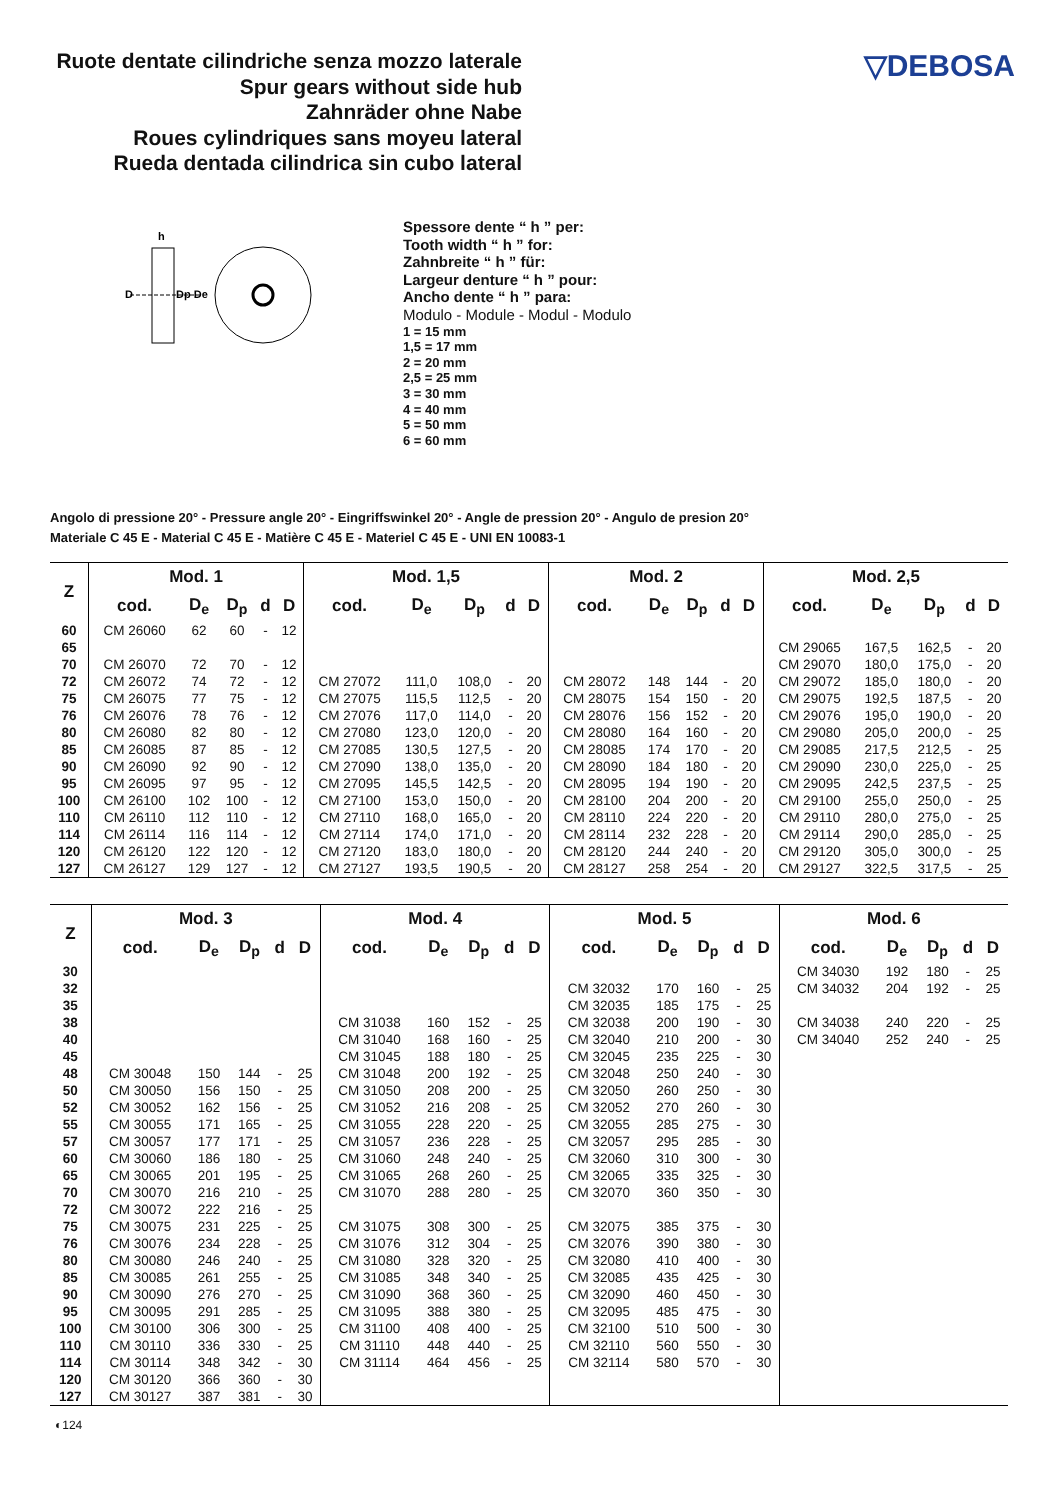Ruote dentate cilindriche senza mozzo laterale
Spur gears without side hub
Zahnräder ohne Nabe
Roues cylindriques sans moyeu lateral
Rueda dentada cilindrica sin cubo lateral
▽DEBOSA
h
D
Dp De
Spessore dente “ h ” per:
Tooth width “ h ” for:
Zahnbreite “ h ” für:
Largeur denture “ h ” pour:
Ancho dente “ h ” para:
Modulo - Module - Modul - Modulo
1 = 15 mm
1,5 = 17 mm
2 = 20 mm
2,5 = 25 mm
3 = 30 mm
4 = 40 mm
5 = 50 mm
6 = 60 mm
Angolo di pressione 20° - Pressure angle 20° - Eingriffswinkel 20° - Angle de pression 20° - Angulo de presion 20°
Materiale C 45 E - Material C 45 E - Matière C 45 E - Materiel C 45 E - UNI EN 10083-1
| Z | Mod. 1 | | | | | Mod. 1,5 | | | | | Mod. 2 | | | | | Mod. 2,5 | | | | |
| --- | --- | --- | --- | --- | --- | --- | --- | --- | --- | --- | --- | --- | --- | --- | --- | --- | --- | --- | --- | --- |
| | cod. | D<sub>e</sub> | D<sub>p</sub> | d | D | cod. | D<sub>e</sub> | D<sub>p</sub> | d | D | cod. | D<sub>e</sub> | D<sub>p</sub> | d | D | cod. | D<sub>e</sub> | D<sub>p</sub> | d | D |
| 60 | CM 26060 | 62 | 60 | - | 12 | | | | | | | | | | | | | | | |
| 65 | | | | | | | | | | | | | | | | CM 29065 | 167,5 | 162,5 | - | 20 |
| 70 | CM 26070 | 72 | 70 | - | 12 | | | | | | | | | | | CM 29070 | 180,0 | 175,0 | - | 20 |
| 72 | CM 26072 | 74 | 72 | - | 12 | CM 27072 | 111,0 | 108,0 | - | 20 | CM 28072 | 148 | 144 | - | 20 | CM 29072 | 185,0 | 180,0 | - | 20 |
| 75 | CM 26075 | 77 | 75 | - | 12 | CM 27075 | 115,5 | 112,5 | - | 20 | CM 28075 | 154 | 150 | - | 20 | CM 29075 | 192,5 | 187,5 | - | 20 |
| 76 | CM 26076 | 78 | 76 | - | 12 | CM 27076 | 117,0 | 114,0 | - | 20 | CM 28076 | 156 | 152 | - | 20 | CM 29076 | 195,0 | 190,0 | - | 20 |
| 80 | CM 26080 | 82 | 80 | - | 12 | CM 27080 | 123,0 | 120,0 | - | 20 | CM 28080 | 164 | 160 | - | 20 | CM 29080 | 205,0 | 200,0 | - | 25 |
| 85 | CM 26085 | 87 | 85 | - | 12 | CM 27085 | 130,5 | 127,5 | - | 20 | CM 28085 | 174 | 170 | - | 20 | CM 29085 | 217,5 | 212,5 | - | 25 |
| 90 | CM 26090 | 92 | 90 | - | 12 | CM 27090 | 138,0 | 135,0 | - | 20 | CM 28090 | 184 | 180 | - | 20 | CM 29090 | 230,0 | 225,0 | - | 25 |
| 95 | CM 26095 | 97 | 95 | - | 12 | CM 27095 | 145,5 | 142,5 | - | 20 | CM 28095 | 194 | 190 | - | 20 | CM 29095 | 242,5 | 237,5 | - | 25 |
| 100 | CM 26100 | 102 | 100 | - | 12 | CM 27100 | 153,0 | 150,0 | - | 20 | CM 28100 | 204 | 200 | - | 20 | CM 29100 | 255,0 | 250,0 | - | 25 |
| 110 | CM 26110 | 112 | 110 | - | 12 | CM 27110 | 168,0 | 165,0 | - | 20 | CM 28110 | 224 | 220 | - | 20 | CM 29110 | 280,0 | 275,0 | - | 25 |
| 114 | CM 26114 | 116 | 114 | - | 12 | CM 27114 | 174,0 | 171,0 | - | 20 | CM 28114 | 232 | 228 | - | 20 | CM 29114 | 290,0 | 285,0 | - | 25 |
| 120 | CM 26120 | 122 | 120 | - | 12 | CM 27120 | 183,0 | 180,0 | - | 20 | CM 28120 | 244 | 240 | - | 20 | CM 29120 | 305,0 | 300,0 | - | 25 |
| 127 | CM 26127 | 129 | 127 | - | 12 | CM 27127 | 193,5 | 190,5 | - | 20 | CM 28127 | 258 | 254 | - | 20 | CM 29127 | 322,5 | 317,5 | - | 25 |
| Z | Mod. 3 | | | | | Mod. 4 | | | | | Mod. 5 | | | | | Mod. 6 | | | | |
| --- | --- | --- | --- | --- | --- | --- | --- | --- | --- | --- | --- | --- | --- | --- | --- | --- | --- | --- | --- | --- |
| | cod. | D<sub>e</sub> | D<sub>p</sub> | d | D | cod. | D<sub>e</sub> | D<sub>p</sub> | d | D | cod. | D<sub>e</sub> | D<sub>p</sub> | d | D | cod. | D<sub>e</sub> | D<sub>p</sub> | d | D |
| 30 | | | | | | | | | | | | | | | | CM 34030 | 192 | 180 | - | 25 |
| 32 | | | | | | | | | | | CM 32032 | 170 | 160 | - | 25 | CM 34032 | 204 | 192 | - | 25 |
| 35 | | | | | | | | | | | CM 32035 | 185 | 175 | - | 25 | | | | | |
| 38 | | | | | | CM 31038 | 160 | 152 | - | 25 | CM 32038 | 200 | 190 | - | 30 | CM 34038 | 240 | 220 | - | 25 |
| 40 | | | | | | CM 31040 | 168 | 160 | - | 25 | CM 32040 | 210 | 200 | - | 30 | CM 34040 | 252 | 240 | - | 25 |
| 45 | | | | | | CM 31045 | 188 | 180 | - | 25 | CM 32045 | 235 | 225 | - | 30 | | | | | |
| 48 | CM 30048 | 150 | 144 | - | 25 | CM 31048 | 200 | 192 | - | 25 | CM 32048 | 250 | 240 | - | 30 | | | | | |
| 50 | CM 30050 | 156 | 150 | - | 25 | CM 31050 | 208 | 200 | - | 25 | CM 32050 | 260 | 250 | - | 30 | | | | | |
| 52 | CM 30052 | 162 | 156 | - | 25 | CM 31052 | 216 | 208 | - | 25 | CM 32052 | 270 | 260 | - | 30 | | | | | |
| 55 | CM 30055 | 171 | 165 | - | 25 | CM 31055 | 228 | 220 | - | 25 | CM 32055 | 285 | 275 | - | 30 | | | | | |
| 57 | CM 30057 | 177 | 171 | - | 25 | CM 31057 | 236 | 228 | - | 25 | CM 32057 | 295 | 285 | - | 30 | | | | | |
| 60 | CM 30060 | 186 | 180 | - | 25 | CM 31060 | 248 | 240 | - | 25 | CM 32060 | 310 | 300 | - | 30 | | | | | |
| 65 | CM 30065 | 201 | 195 | - | 25 | CM 31065 | 268 | 260 | - | 25 | CM 32065 | 335 | 325 | - | 30 | | | | | |
| 70 | CM 30070 | 216 | 210 | - | 25 | CM 31070 | 288 | 280 | - | 25 | CM 32070 | 360 | 350 | - | 30 | | | | | |
| 72 | CM 30072 | 222 | 216 | - | 25 | | | | | | | | | | | | | | | |
| 75 | CM 30075 | 231 | 225 | - | 25 | CM 31075 | 308 | 300 | - | 25 | CM 32075 | 385 | 375 | - | 30 | | | | | |
| 76 | CM 30076 | 234 | 228 | - | 25 | CM 31076 | 312 | 304 | - | 25 | CM 32076 | 390 | 380 | - | 30 | | | | | |
| 80 | CM 30080 | 246 | 240 | - | 25 | CM 31080 | 328 | 320 | - | 25 | CM 32080 | 410 | 400 | - | 30 | | | | | |
| 85 | CM 30085 | 261 | 255 | - | 25 | CM 31085 | 348 | 340 | - | 25 | CM 32085 | 435 | 425 | - | 30 | | | | | |
| 90 | CM 30090 | 276 | 270 | - | 25 | CM 31090 | 368 | 360 | - | 25 | CM 32090 | 460 | 450 | - | 30 | | | | | |
| 95 | CM 30095 | 291 | 285 | - | 25 | CM 31095 | 388 | 380 | - | 25 | CM 32095 | 485 | 475 | - | 30 | | | | | |
| 100 | CM 30100 | 306 | 300 | - | 25 | CM 31100 | 408 | 400 | - | 25 | CM 32100 | 510 | 500 | - | 30 | | | | | |
| 110 | CM 30110 | 336 | 330 | - | 25 | CM 31110 | 448 | 440 | - | 25 | CM 32110 | 560 | 550 | - | 30 | | | | | |
| 114 | CM 30114 | 348 | 342 | - | 30 | CM 31114 | 464 | 456 | - | 25 | CM 32114 | 580 | 570 | - | 30 | | | | | |
| 120 | CM 30120 | 366 | 360 | - | 30 | | | | | | | | | | | | | | | |
| 127 | CM 30127 | 387 | 381 | - | 30 | | | | | | | | | | | | | | | |
◐124